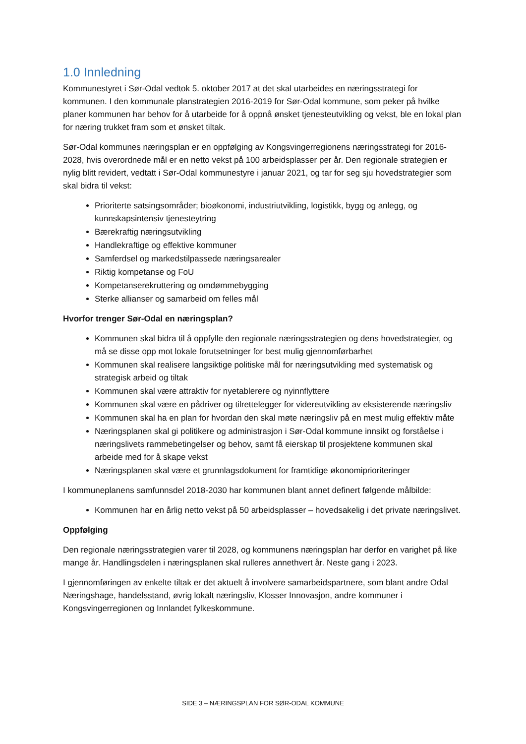1.0 Innledning
Kommunestyret i Sør-Odal vedtok 5. oktober 2017 at det skal utarbeides en næringsstrategi for kommunen. I den kommunale planstrategien 2016-2019 for Sør-Odal kommune, som peker på hvilke planer kommunen har behov for å utarbeide for å oppnå ønsket tjenesteutvikling og vekst, ble en lokal plan for næring trukket fram som et ønsket tiltak.
Sør-Odal kommunes næringsplan er en oppfølging av Kongsvingerregionens næringsstrategi for 2016-2028, hvis overordnede mål er en netto vekst på 100 arbeidsplasser per år. Den regionale strategien er nylig blitt revidert, vedtatt i Sør-Odal kommunestyre i januar 2021, og tar for seg sju hovedstrategier som skal bidra til vekst:
Prioriterte satsingsområder; bioøkonomi, industriutvikling, logistikk, bygg og anlegg, og kunnskapsintensiv tjenesteytring
Bærekraftig næringsutvikling
Handlekraftige og effektive kommuner
Samferdsel og markedstilpassede næringsarealer
Riktig kompetanse og FoU
Kompetanserekruttering og omdømmebygging
Sterke allianser og samarbeid om felles mål
Hvorfor trenger Sør-Odal en næringsplan?
Kommunen skal bidra til å oppfylle den regionale næringsstrategien og dens hovedstrategier, og må se disse opp mot lokale forutsetninger for best mulig gjennomførbarhet
Kommunen skal realisere langsiktige politiske mål for næringsutvikling med systematisk og strategisk arbeid og tiltak
Kommunen skal være attraktiv for nyetablerere og nyinnflyttere
Kommunen skal være en pådriver og tilrettelegger for videreutvikling av eksisterende næringsliv
Kommunen skal ha en plan for hvordan den skal møte næringsliv på en mest mulig effektiv måte
Næringsplanen skal gi politikere og administrasjon i Sør-Odal kommune innsikt og forståelse i næringslivets rammebetingelser og behov, samt få eierskap til prosjektene kommunen skal arbeide med for å skape vekst
Næringsplanen skal være et grunnlagsdokument for framtidige økonomiprioriteringer
I kommuneplanens samfunnsdel 2018-2030 har kommunen blant annet definert følgende målbilde:
Kommunen har en årlig netto vekst på 50 arbeidsplasser – hovedsakelig i det private næringslivet.
Oppfølging
Den regionale næringsstrategien varer til 2028, og kommunens næringsplan har derfor en varighet på like mange år. Handlingsdelen i næringsplanen skal rulleres annethvert år. Neste gang i 2023.
I gjennomføringen av enkelte tiltak er det aktuelt å involvere samarbeidspartnere, som blant andre Odal Næringshage, handelsstand, øvrig lokalt næringsliv, Klosser Innovasjon, andre kommuner i Kongsvingerregionen og Innlandet fylkeskommune.
SIDE 3 – NÆRINGSPLAN FOR SØR-ODAL KOMMUNE